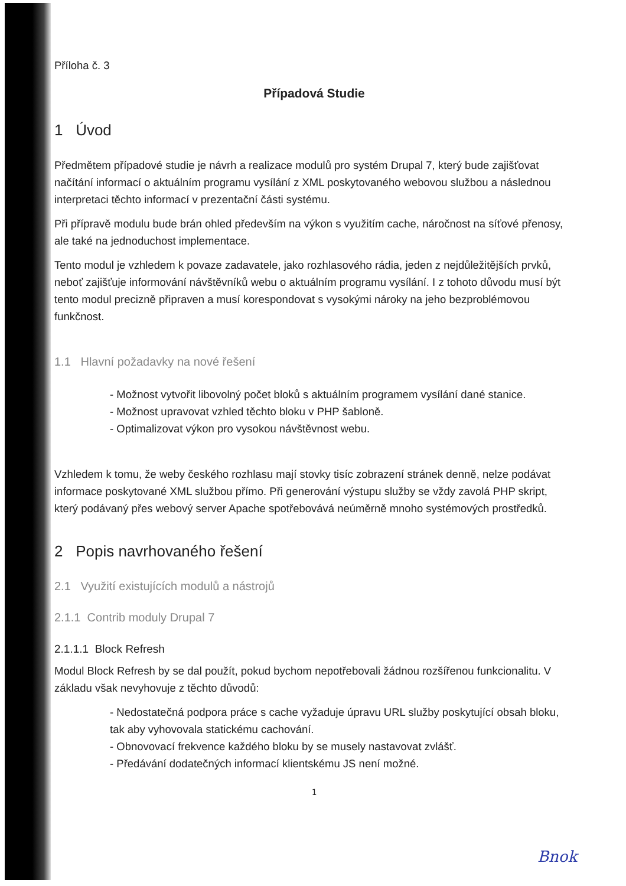Příloha č. 3
Případová Studie
1 Úvod
Předmětem případové studie je návrh a realizace modulů pro systém Drupal 7, který bude zajišťovat načítání informací o aktuálním programu vysílání z XML poskytovaného webovou službou a následnou interpretaci těchto informací v prezentační části systému.
Při přípravě modulu bude brán ohled především na výkon s využitím cache, náročnost na síťové přenosy, ale také na jednoduchost implementace.
Tento modul je vzhledem k povaze zadavatele, jako rozhlasového rádia, jeden z nejdůležitějších prvků, neboť zajišťuje informování návštěvníků webu o aktuálním programu vysílání. I z tohoto důvodu musí být tento modul precizně připraven a musí korespondovat s vysokými nároky na jeho bezproblémovou funkčnost.
1.1 Hlavní požadavky na nové řešení
- Možnost vytvořit libovolný počet bloků s aktuálním programem vysílání dané stanice.
- Možnost upravovat vzhled těchto bloku v PHP šabloně.
- Optimalizovat výkon pro vysokou návštěvnost webu.
Vzhledem k tomu, že weby českého rozhlasu mají stovky tisíc zobrazení stránek denně, nelze podávat informace poskytované XML službou přímo. Při generování výstupu služby se vždy zavolá PHP skript, který podávaný přes webový server Apache spotřebovává neúměrně mnoho systémových prostředků.
2 Popis navrhovaného řešení
2.1 Využití existujících modulů a nástrojů
2.1.1 Contrib moduly Drupal 7
2.1.1.1 Block Refresh
Modul Block Refresh by se dal použít, pokud bychom nepotřebovali žádnou rozšířenou funkcionalitu. V základu však nevyhovuje z těchto důvodů:
- Nedostatečná podpora práce s cache vyžaduje úpravu URL služby poskytující obsah bloku, tak aby vyhovovala statickému cachování.
- Obnovovací frekvence každého bloku by se musely nastavovat zvlášť.
- Předávání dodatečných informací klientskému JS není možné.
1
Bnok